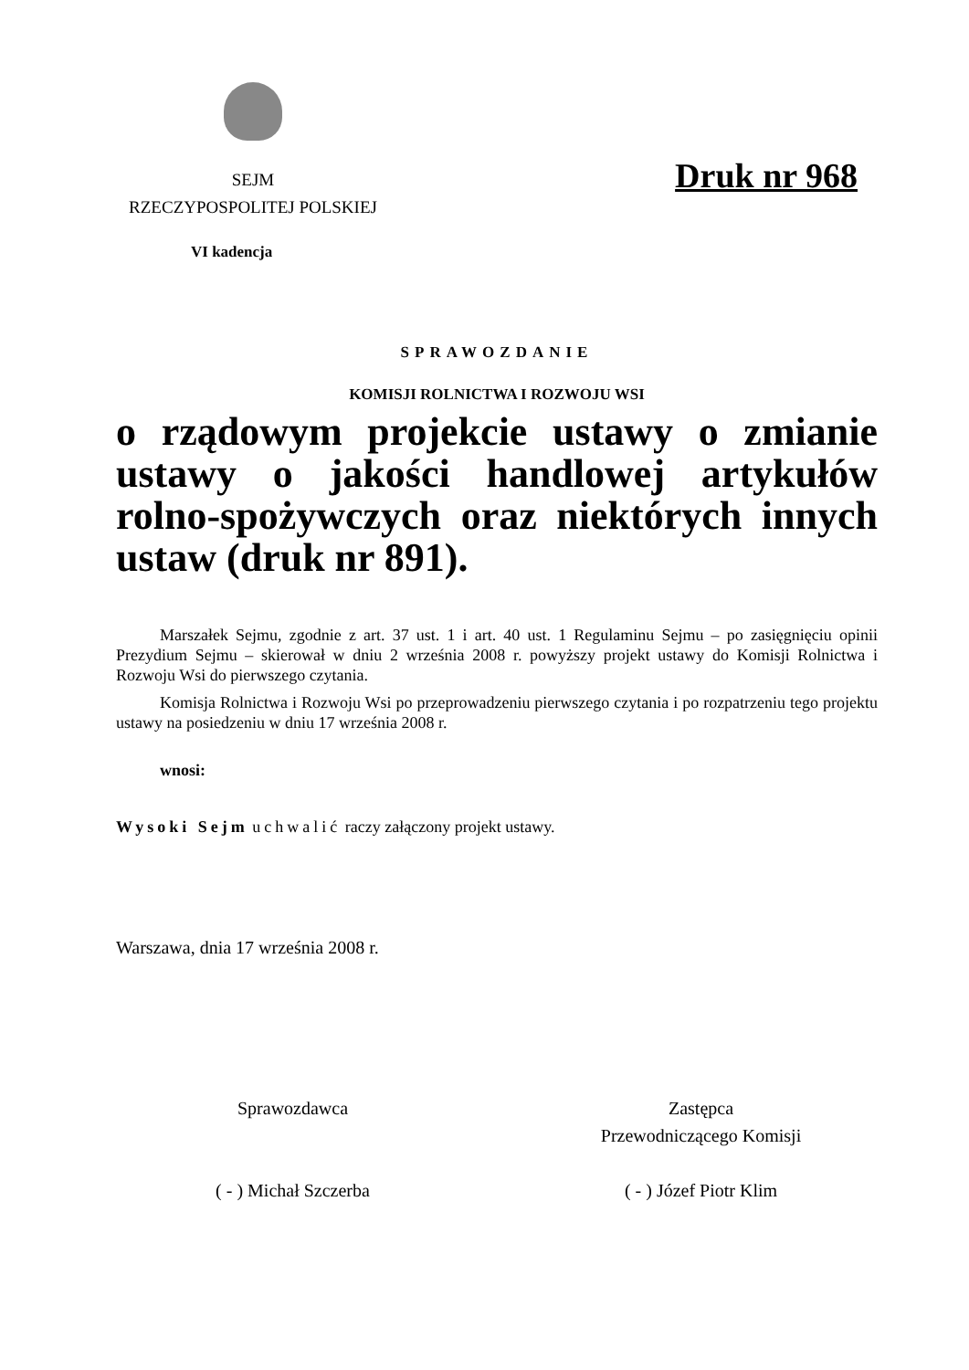SEJM
RZECZYPOSPOLITEJ POLSKIEJ
Druk nr 968
VI kadencja
SPRAWOZDANIE
KOMISJI ROLNICTWA I ROZWOJU WSI
o rządowym projekcie ustawy o zmianie ustawy o jakości handlowej artykułów rolno-spożywczych oraz niektórych innych ustaw (druk nr 891).
Marszałek Sejmu, zgodnie z art. 37 ust. 1 i art. 40 ust. 1 Regulaminu Sejmu – po zasięgnięciu opinii Prezydium Sejmu – skierował w dniu 2 września 2008 r. powyższy projekt ustawy do Komisji Rolnictwa i Rozwoju Wsi do pierwszego czytania.
Komisja Rolnictwa i Rozwoju Wsi po przeprowadzeniu pierwszego czytania i po rozpatrzeniu tego projektu ustawy na posiedzeniu w dniu 17 września 2008 r.
wnosi:
Wysoki Sejm uchwalić raczy załączony projekt ustawy.
Warszawa, dnia 17 września 2008 r.
Sprawozdawca
( - ) Michał Szczerba
Zastępca
Przewodniczącego Komisji
( - ) Józef Piotr Klim